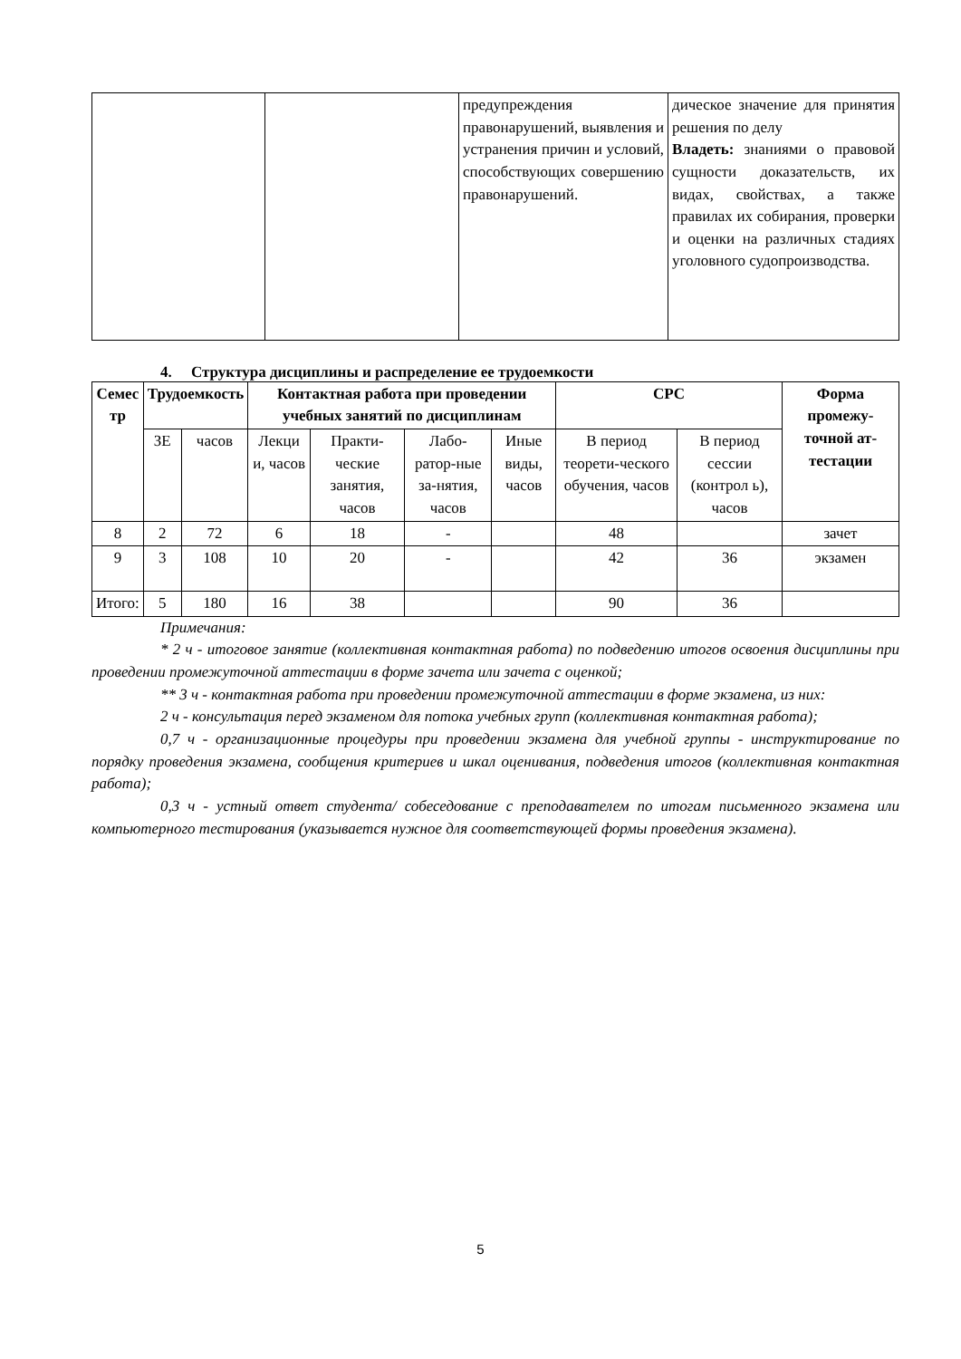| | | предупреждения правонарушений, выявления и устранения причин и условий, способствующих совершению правонарушений. | дическое значение для принятия решения по делу Владеть: знаниями о правовой сущности доказательств, их видах, свойствах, а также правилах их собирания, проверки и оценки на различных стадиях уголовного судопроизводства. |
4. Структура дисциплины и распределение ее трудоемкости
| Семес тр | Трудоемкость | | Контактная работа при проведении учебных занятий по дисциплинам | | | | СРС | | Форма промежу-точной ат-тестации |
| --- | --- | --- | --- | --- | --- | --- | --- | --- | --- |
| | ЗЕ | часов | Лекци и, часов | Практи-ческие занятия, часов | Лабо-ратор-ные за-нятия, часов | Иные виды, часов | В период теорети-ческого обучения, часов | В период сессии (контрол ь), часов | |
| 8 | 2 | 72 | 6 | 18 | - | | 48 | | зачет |
| 9 | 3 | 108 | 10 | 20 | - | | 42 | 36 | экзамен |
| Итого: | 5 | 180 | 16 | 38 | | | 90 | 36 | |
Примечания:
* 2 ч - итоговое занятие (коллективная контактная работа) по подведению итогов освоения дисциплины при проведении промежуточной аттестации в форме зачета или зачета с оценкой;
** 3 ч - контактная работа при проведении промежуточной аттестации в форме экзамена, из них:
2 ч - консультация перед экзаменом для потока учебных групп (коллективная контактная работа);
0,7 ч - организационные процедуры при проведении экзамена для учебной группы - инструктирование по порядку проведения экзамена, сообщения критериев и шкал оценивания, подведения итогов (коллективная контактная работа);
0,3 ч - устный ответ студента/ собеседование с преподавателем по итогам письменного экзамена или компьютерного тестирования (указывается нужное для соответствующей формы проведения экзамена).
5